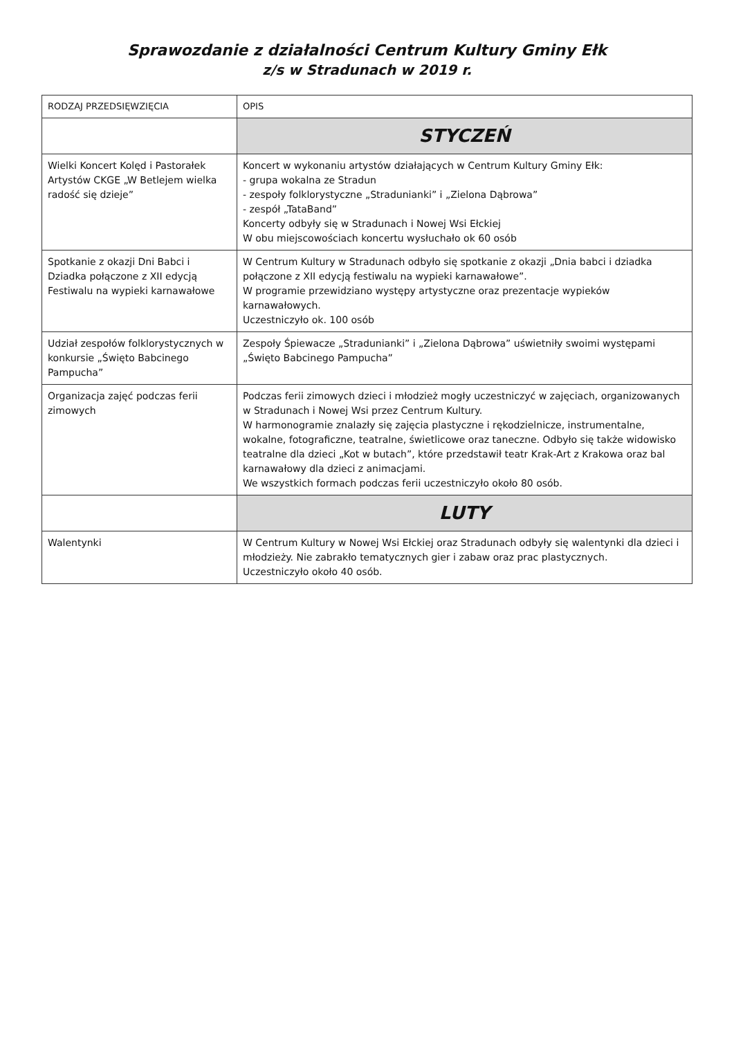Sprawozdanie z działalności Centrum Kultury Gminy Ełk
z/s w Stradunach w 2019 r.
| RODZAJ PRZEDSIĘWZIĘCIA | OPIS |
| --- | --- |
| | STYCZEŃ |
| Wielki Koncert Kolęd i Pastorałek Artystów CKGE „W Betlejem wielka radość się dzieje” | Koncert w wykonaniu artystów działających w Centrum Kultury Gminy Ełk: - grupa wokalna ze Stradun - zespoły folklorystyczne „Stradunianki” i „Zielona Dąbrowa” - zespół „TataBand” Koncerty odbyły się w Stradunach i Nowej Wsi Ełckiej W obu miejscowościach koncertu wysłuchało ok 60 osób |
| Spotkanie z okazji Dni Babci i Dziadka połączone z XII edycją Festiwalu na wypieki karnawałowe | W Centrum Kultury w Stradunach odbyło się spotkanie z okazji „Dnia babci i dziadka połączone z XII edycją festiwalu na wypieki karnawałowe”. W programie przewidziano występy artystyczne oraz prezentacje wypieków karnawałowych. Uczestniczyło ok. 100 osób |
| Udział zespołów folklorystycznych w konkursie „Święto Babcinego Pampucha” | Zespoły Śpiewacze „Stradunianki” i „Zielona Dąbrowa” uświetniły swoimi występami „Święto Babcinego Pampucha” |
| Organizacja zajęć podczas ferii zimowych | Podczas ferii zimowych dzieci i młodzież mogły uczestniczyć w zajęciach, organizowanych w Stradunach i Nowej Wsi przez Centrum Kultury. W harmonogramie znalazły się zajęcia plastyczne i rękodzielnicze, instrumentalne, wokalne, fotograficzne, teatralne, świetlicowe oraz taneczne. Odbyło się także widowisko teatralne dla dzieci „Kot w butach”, które przedstawił teatr Krak-Art z Krakowa oraz bal karnawałowy dla dzieci z animacjami. We wszystkich formach podczas ferii uczestniczyło około 80 osób. |
| | LUTY |
| Walentynki | W Centrum Kultury w Nowej Wsi Ełckiej oraz Stradunach odbyły się walentynki dla dzieci i młodzieży. Nie zabrakło tematycznych gier i zabaw oraz prac plastycznych. Uczestniczyło około 40 osób. |